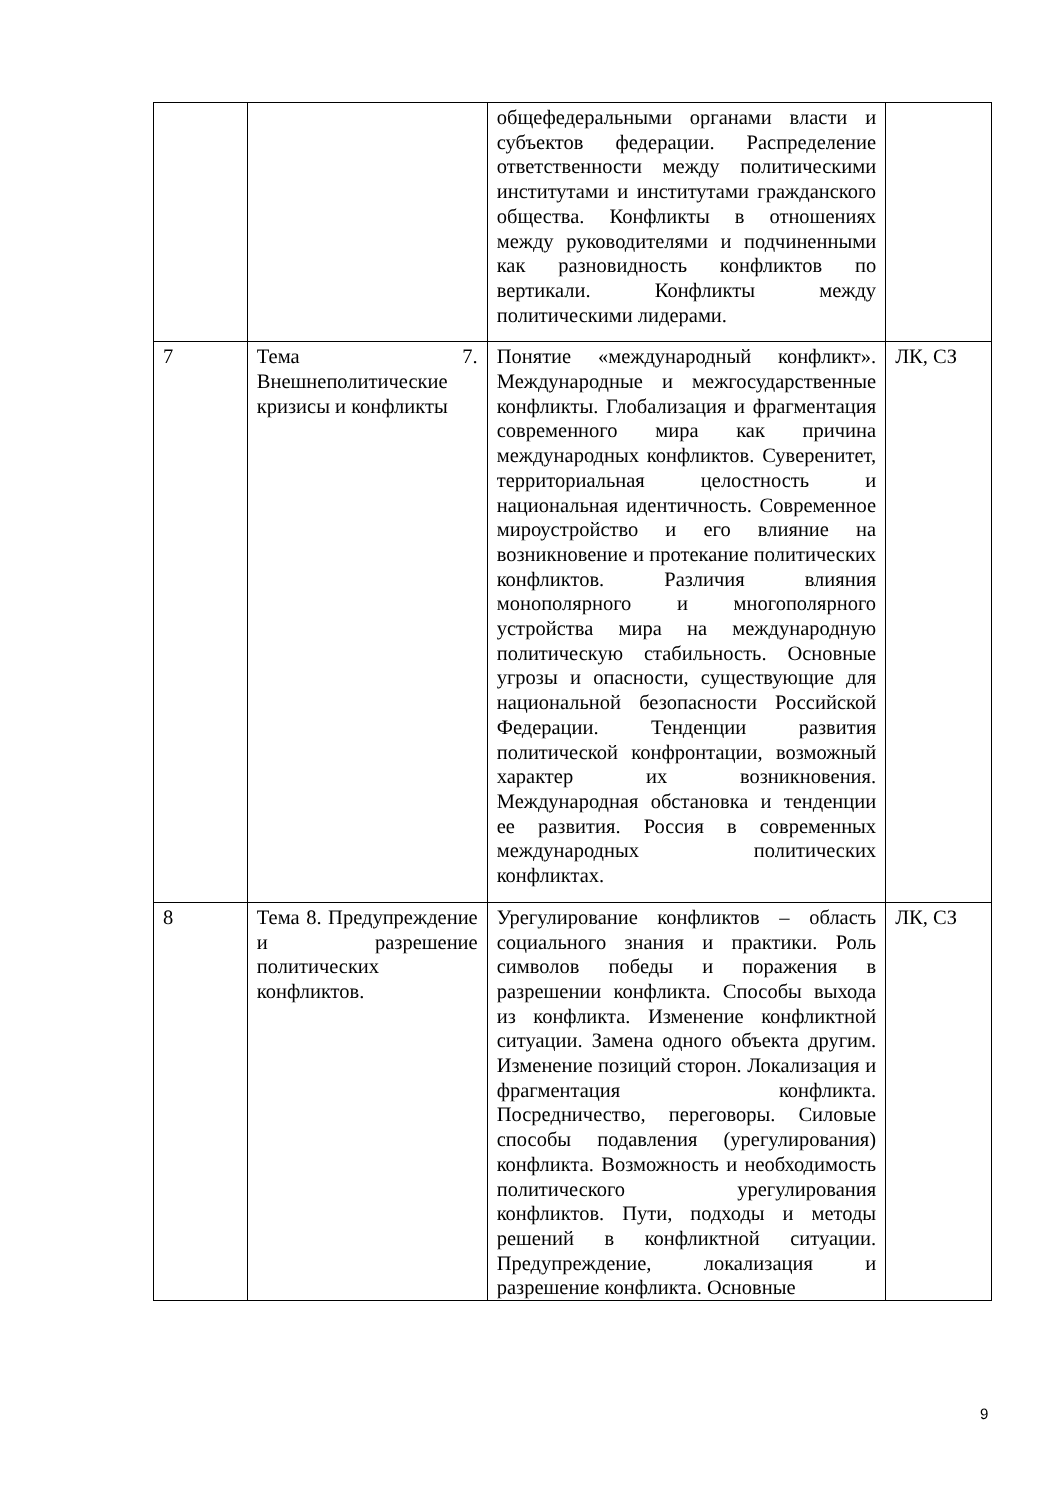| | | общефедеральными органами власти и субъектов федерации. Распределение ответственности между политическими институтами и институтами гражданского общества. Конфликты в отношениях между руководителями и подчиненными как разновидность конфликтов по вертикали. Конфликты между политическими лидерами. | |
| 7 | Тема 7. Внешнеполитические кризисы и конфликты | Понятие «международный конфликт». Международные и межгосударственные конфликты. Глобализация и фрагментация современного мира как причина международных конфликтов. Суверенитет, территориальная целостность и национальная идентичность. Современное мироустройство и его влияние на возникновение и протекание политических конфликтов. Различия влияния монополярного и многополярного устройства мира на международную политическую стабильность. Основные угрозы и опасности, существующие для национальной безопасности Российской Федерации. Тенденции развития политической конфронтации, возможный характер их возникновения. Международная обстановка и тенденции ее развития. Россия в современных международных политических конфликтах. | ЛК, СЗ |
| 8 | Тема 8. Предупреждение и разрешение политических конфликтов. | Урегулирование конфликтов – область социального знания и практики. Роль символов победы и поражения в разрешении конфликта. Способы выхода из конфликта. Изменение конфликтной ситуации. Замена одного объекта другим. Изменение позиций сторон. Локализация и фрагментация конфликта. Посредничество, переговоры. Силовые способы подавления (урегулирования) конфликта. Возможность и необходимость политического урегулирования конфликтов. Пути, подходы и методы решений в конфликтной ситуации. Предупреждение, локализация и разрешение конфликта. Основные | ЛК, СЗ |
9